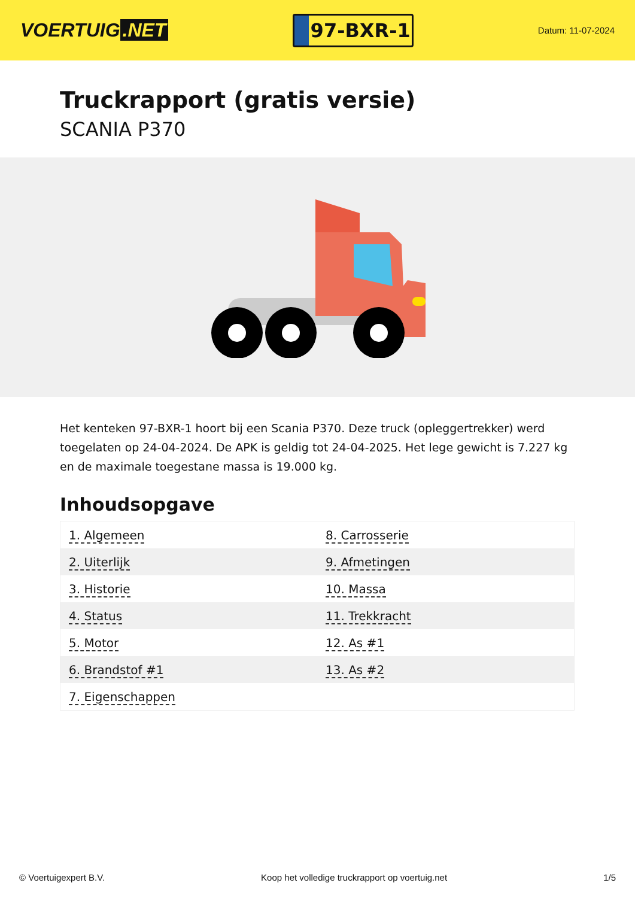VOERTUIG.NET
97-BXR-1
Datum: 11-07-2024
Truckrapport (gratis versie)
SCANIA P370
Het kenteken 97-BXR-1 hoort bij een Scania P370. Deze truck (opleggertrekker) werd toegelaten op 24-04-2024. De APK is geldig tot 24-04-2025. Het lege gewicht is 7.227 kg en de maximale toegestane massa is 19.000 kg.
Inhoudsopgave
| 1. Algemeen | 8. Carrosserie |
| 2. Uiterlijk | 9. Afmetingen |
| 3. Historie | 10. Massa |
| 4. Status | 11. Trekkracht |
| 5. Motor | 12. As #1 |
| 6. Brandstof #1 | 13. As #2 |
| 7. Eigenschappen | |
© Voertuigexpert B.V. Koop het volledige truckrapport op voertuig.net 1/5